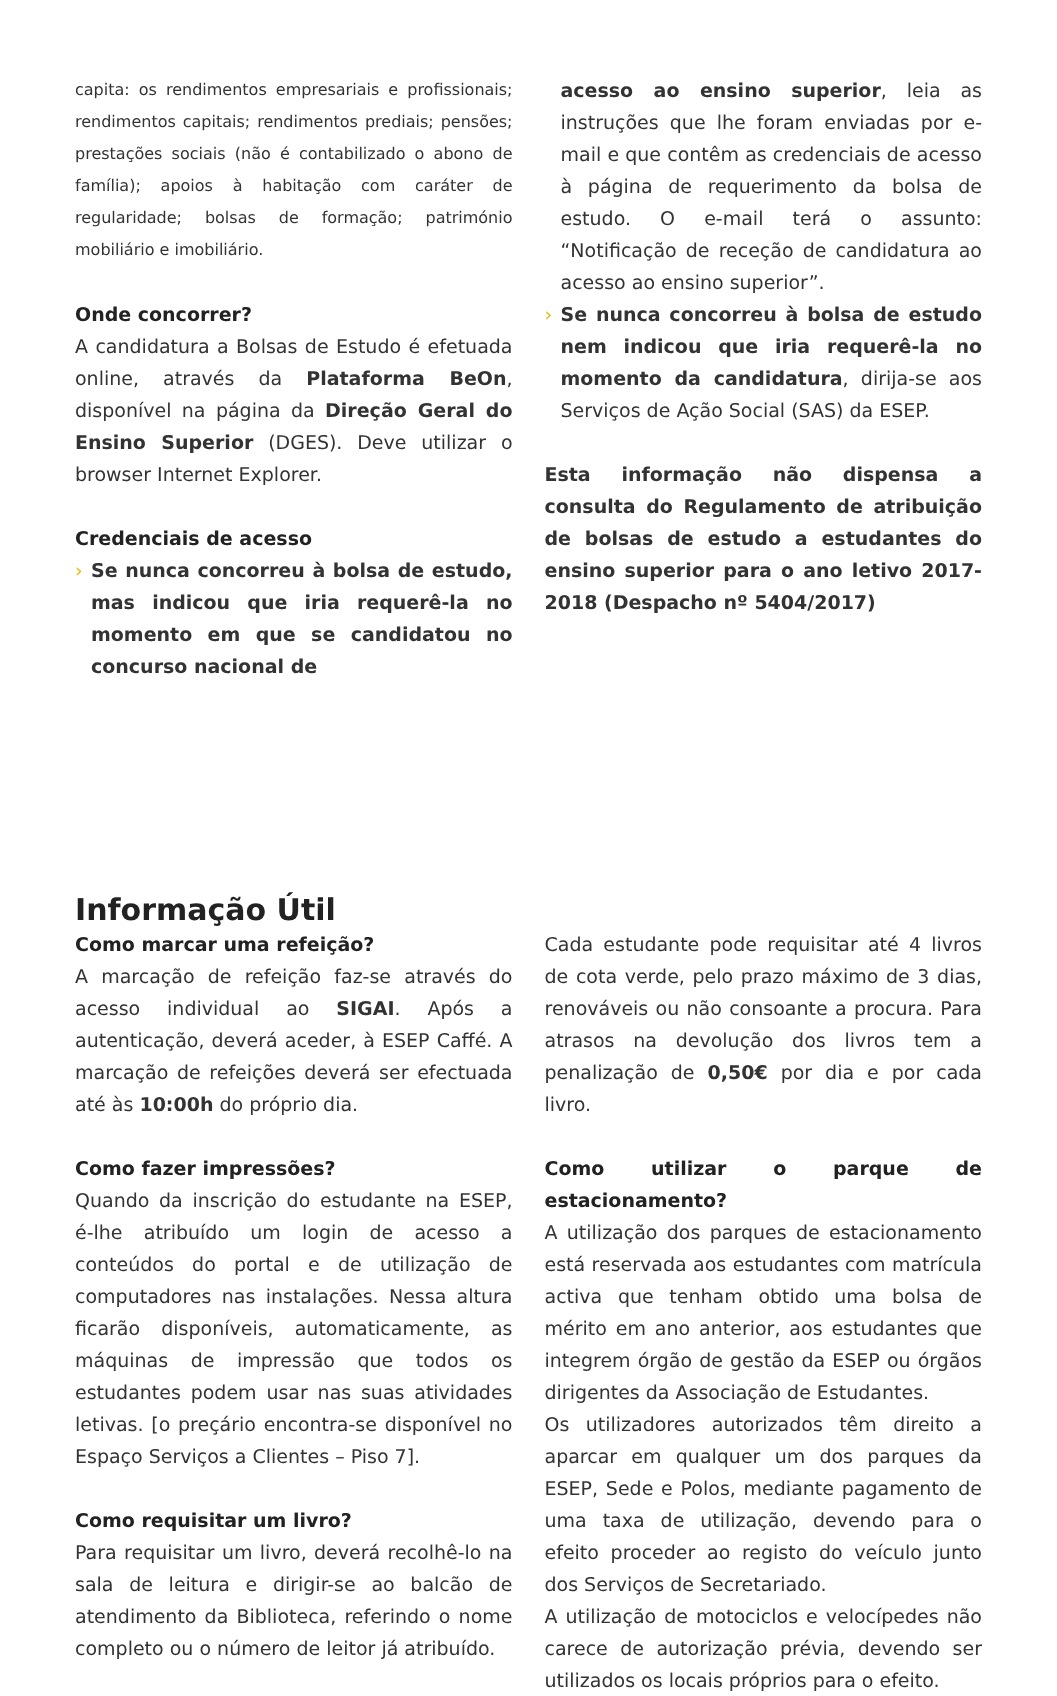capita: os rendimentos empresariais e profissionais; rendimentos capitais; rendimentos prediais; pensões; prestações sociais (não é contabilizado o abono de família); apoios à habitação com caráter de regularidade; bolsas de formação; património mobiliário e imobiliário.
Onde concorrer?
A candidatura a Bolsas de Estudo é efetuada online, através da Plataforma BeOn, disponível na página da Direção Geral do Ensino Superior (DGES). Deve utilizar o browser Internet Explorer.
Credenciais de acesso
› Se nunca concorreu à bolsa de estudo, mas indicou que iria requerê-la no momento em que se candidatou no concurso nacional de
acesso ao ensino superior, leia as instruções que lhe foram enviadas por e-mail e que contêm as credenciais de acesso à página de requerimento da bolsa de estudo. O e-mail terá o assunto: “Notificação de receção de candidatura ao acesso ao ensino superior”.
› Se nunca concorreu à bolsa de estudo nem indicou que iria requerê-la no momento da candidatura, dirija-se aos Serviços de Ação Social (SAS) da ESEP.
Esta informação não dispensa a consulta do Regulamento de atribuição de bolsas de estudo a estudantes do ensino superior para o ano letivo 2017-2018 (Despacho nº 5404/2017)
Informação Útil
Como marcar uma refeição?
A marcação de refeição faz-se através do acesso individual ao SIGAI. Após a autenticação, deverá aceder, à ESEP Caffé. A marcação de refeições deverá ser efectuada até às 10:00h do próprio dia.
Como fazer impressões?
Quando da inscrição do estudante na ESEP, é-lhe atribuído um login de acesso a conteúdos do portal e de utilização de computadores nas instalações. Nessa altura ficarão disponíveis, automaticamente, as máquinas de impressão que todos os estudantes podem usar nas suas atividades letivas. [o preçário encontra-se disponível no Espaço Serviços a Clientes – Piso 7].
Como requisitar um livro?
Para requisitar um livro, deverá recolhê-lo na sala de leitura e dirigir-se ao balcão de atendimento da Biblioteca, referindo o nome completo ou o número de leitor já atribuído.
Cada estudante pode requisitar até 4 livros de cota verde, pelo prazo máximo de 3 dias, renováveis ou não consoante a procura. Para atrasos na devolução dos livros tem a penalização de 0,50€ por dia e por cada livro.
Como utilizar o parque de estacionamento?
A utilização dos parques de estacionamento está reservada aos estudantes com matrícula activa que tenham obtido uma bolsa de mérito em ano anterior, aos estudantes que integrem órgão de gestão da ESEP ou órgãos dirigentes da Associação de Estudantes.
Os utilizadores autorizados têm direito a aparcar em qualquer um dos parques da ESEP, Sede e Polos, mediante pagamento de uma taxa de utilização, devendo para o efeito proceder ao registo do veículo junto dos Serviços de Secretariado.
A utilização de motociclos e velocípedes não carece de autorização prévia, devendo ser utilizados os locais próprios para o efeito.